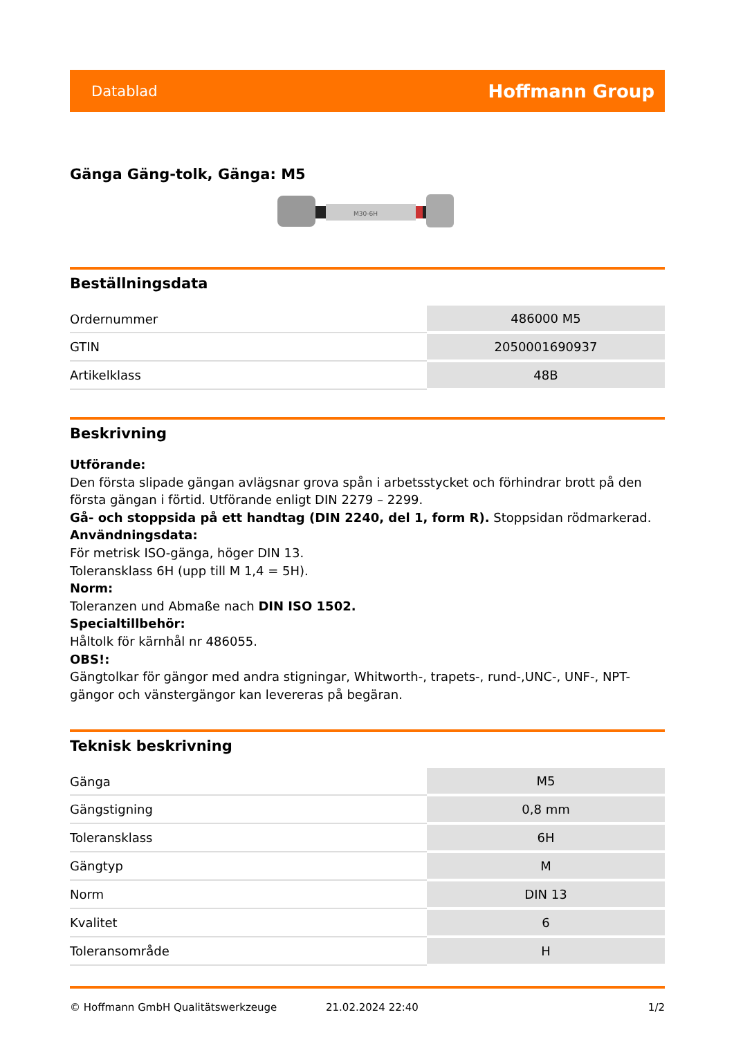Datablad Hoffmann Group
Gänga Gäng-tolk, Gänga: M5
M30-6H
Beställningsdata
| Ordernummer | 486000 M5 |
| GTIN | 2050001690937 |
| Artikelklass | 48B |
Beskrivning
Utförande:
Den första slipade gängan avlägsnar grova spån i arbetsstycket och förhindrar brott på den första gängan i förtid. Utförande enligt DIN 2279 – 2299.
Gå- och stoppsida på ett handtag (DIN 2240, del 1, form R). Stoppsidan rödmarkerad.
Användningsdata:
För metrisk ISO-gänga, höger DIN 13.
Toleransklass 6H (upp till M 1,4 = 5H).
Norm:
Toleranzen und Abmaße nach DIN ISO 1502.
Specialtillbehör:
Håltolk för kärnhål nr 486055.
OBS!:
Gängtolkar för gängor med andra stigningar, Whitworth-, trapets-, rund-,UNC-, UNF-, NPT-gängor och vänstergängor kan levereras på begäran.
Teknisk beskrivning
| Gänga | M5 |
| Gängstigning | 0,8 mm |
| Toleransklass | 6H |
| Gängtyp | M |
| Norm | DIN 13 |
| Kvalitet | 6 |
| Toleransområde | H |
© Hoffmann GmbH Qualitätswerkzeuge 21.02.2024 22:40 1/2